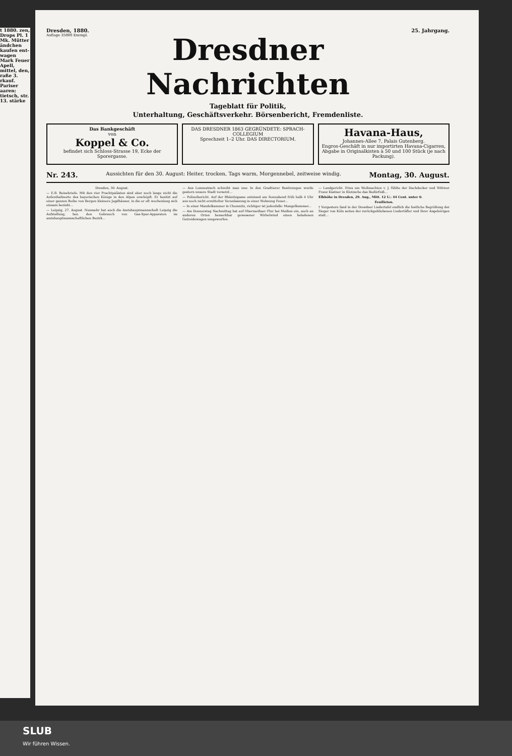t 1880. zen, Drops Pl. 1 Mk. Mütter ändchen kaufen ent- wagen Mark Feuer Apell, mittel, den, raße 3. rkauf. Pariser aaren: tietsch, str. 13. stärke
Dresden, 1880.
Auflage 35000 Exempl.
Dresdner Nachrichten
Tageblatt für Politik,
Unterhaltung, Geschäftsverkehr. Börsenbericht, Fremdenliste.
25. Jahrgang.
Das Bankgeschäft
von
Koppel & Co.
befindet sich Schloss-Strasse 19, Ecke der Sporergasse.
DAS DRESDNER 1863 GEGRÜNDETE: SPRACH-COLLEGIUM
Sprechzeit 1–2 Uhr. DAS DIRECTORIUM.
Havana-Haus,
Johannes-Allee 7, Palais Gutenberg.
Engros-Geschäft in nur importirten Havana-Cigarren, Abgabe in Originalkisten à 50 und 100 Stück (je nach Packung).
Nr. 243. Aussichten für den 30. August: Heiter, trocken, Tags warm, Morgennebel, zeitweise windig. Montag, 30. August.
Dresden, 30. August.
— E.B. Reisebriefe. Mit den vier Prachtpalästen sind aber noch lange nicht die Aufenthaltsorte des bayerischen Königs in den Alpen erschöpft. Er besitzt auf einer ganzen Reihe von Bergen kleinere Jagdhäuser, in die er oft wochenlang sich einsam bezieht...
— Leipzig, 27. August. Nunmehr hat auch die Amtshauptmannschaft Leipzig die Aufstellung, bez. den Gebrauch von Gas-Spar-Apparaten im amtshauptmannschaftlichen Bezirk...
— Aus Lommatzsch schreibt man uns: In den Gradtierer Besitzungen wurde gestern unsere Stadt versetzt...
— Polizeibericht. Auf der Rhänitzgasse entstand am Sonnabend früh halb 4 Uhr aus noch nicht ermittelter Veranlassung in einer Wohnung Feuer...
— In einer Mandelkammer in Chemnitz, richtiger ist jedenfalls: Mangelkammer...
— Am Donnerstag Nachmittag hat auf Obermeißaer Flur bei Meißen ein, auch an anderen Orten bemerkbar gewesener Wirbelwind einen beladenen Getreidewagen umgeworfen.
— Landgericht. Etwa um Weihnachten v. J. fühlte der Dachdecker und Wittwer Franz Kästner in Klotzsche das Bedürfniß...
Elbhöhe in Dresden, 29. Aug., Mitt. 12 U.: 44 Cent. unter 0.
Feuilleton.
† Vorgestern fand in der Dresdner Liedertafel endlich die festliche Begrüßung der Sieger von Köln seiten der zurückgebliebenen Liedertäfler und ihrer Angehörigen statt...
SLUB
Wir führen Wissen.